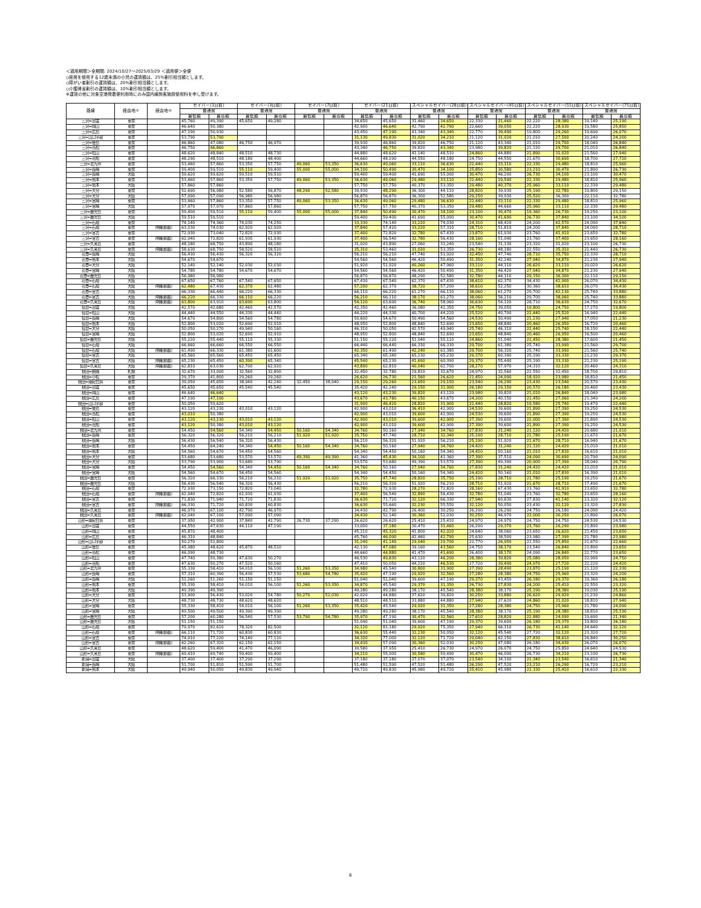＜適用期間＞全期間: 2024/10/27～2025/03/29 ＜適用便＞全便
◇座席を使用する12歳未満の小児の運賃額は、25%割引相当額とします。
◇障がい者割引の運賃額は、20%割引相当額とします。
◇介護帰省割引の運賃額は、10%割引相当額とします。
※運賃の他に対象空港発着便利用時にのみ国内線旅客施設使用料を申し受けます。
| 路線 | 経由地① | 経由地② | セイバー(1日前) | | セイバー(3日前) | | セイバー(7日前) | | セイバー(21日前) | | スペシャルセイバー(28日前) | | スペシャルセイバー(45日前) | | スペシャルセイバー(55日前) | | スペシャルセイバー(75日前) | |
| --- | --- | --- | --- | --- | --- | --- | --- | --- | --- | --- | --- | --- | --- | --- | --- | --- | --- | --- |
| | | | 普通席 | | 普通席 | | 普通席 | | 普通席 | | 普通席 | | 普通席 | | 普通席 | | 普通席 | |
| | | | 最低額 | 最高額 | 最低額 | 最高額 | 最低額 | 最高額 | 最低額 | 最高額 | 最低額 | 最高額 | 最低額 | 最高額 | 最低額 | 最高額 | 最低額 | 最高額 |
| 三沢=出雲 | 東京 | | 45,760 | 49,390 | 45,650 | 49,280 | | | 34,650 | 45,650 | 31,460 | 34,650 | 22,330 | 31,460 | 22,220 | 28,380 | 19,140 | 25,190 |
| 三沢=岡山 | 東京 | | 46,640 | 50,380 | | | | | 42,900 | 46,640 | 42,790 | 42,790 | 22,660 | 39,050 | 22,220 | 28,930 | 19,580 | 25,850 |
| 三沢=広島 | 東京 | | 47,190 | 50,930 | | | | | 43,450 | 47,190 | 43,340 | 43,340 | 22,770 | 39,490 | 19,800 | 29,260 | 19,690 | 26,070 |
| 三沢=山口宇部 | 東京 | | 53,790 | 53,790 | | | | | 31,130 | 49,830 | 31,020 | 34,210 | 21,120 | 31,020 | 21,010 | 27,500 | 20,240 | 24,200 |
| 三沢=徳島 | 東京 | | 46,860 | 47,080 | 46,750 | 46,970 | | | 39,930 | 46,860 | 39,820 | 46,750 | 21,120 | 43,340 | 21,010 | 29,700 | 18,040 | 26,840 |
| 三沢=高松 | 東京 | | 46,750 | 46,860 | | | | | 43,340 | 46,750 | 39,820 | 43,340 | 23,980 | 39,820 | 21,120 | 29,700 | 21,010 | 26,840 |
| 三沢=松山 | 東京 | | 48,620 | 48,840 | 48,510 | 48,730 | | | 44,880 | 48,620 | 41,140 | 48,510 | 24,860 | 44,880 | 21,890 | 31,020 | 21,560 | 27,940 |
| 三沢=高知 | 東京 | | 48,290 | 48,510 | 48,180 | 48,400 | | | 44,660 | 48,290 | 44,550 | 48,180 | 24,750 | 44,550 | 21,670 | 30,690 | 18,700 | 27,720 |
| 三沢=北九州 | 東京 | | 53,460 | 57,860 | 53,350 | 57,750 | 49,060 | 53,350 | 36,630 | 49,060 | 33,110 | 36,630 | 22,440 | 33,110 | 22,330 | 29,480 | 18,810 | 25,960 |
| 三沢=長崎 | 東京 | | 59,400 | 59,510 | 55,110 | 59,400 | 55,000 | 55,000 | 34,100 | 50,490 | 30,470 | 34,100 | 25,850 | 30,580 | 23,210 | 30,470 | 21,890 | 26,730 |
| 三沢=長崎 | 大阪 | | 59,620 | 59,620 | 59,510 | 59,510 | | | 59,400 | 59,400 | 41,690 | 55,000 | 30,470 | 46,200 | 26,730 | 34,100 | 23,100 | 30,470 |
| 三沢=熊本 | 東京 | | 53,460 | 57,860 | 53,350 | 57,750 | 49,060 | 53,350 | 36,630 | 49,060 | 29,480 | 33,110 | 22,440 | 29,590 | 22,330 | 29,480 | 18,810 | 25,960 |
| 三沢=熊本 | 大阪 | | 57,860 | 57,860 | | | | | 57,750 | 57,750 | 40,370 | 53,350 | 29,480 | 40,370 | 25,960 | 33,110 | 22,330 | 29,480 |
| 三沢=大分 | 東京 | | 52,690 | 56,980 | 52,580 | 56,870 | 48,290 | 52,580 | 39,930 | 48,290 | 36,300 | 44,110 | 28,820 | 39,930 | 25,190 | 32,780 | 19,800 | 29,150 |
| 三沢=大分 | 大阪 | | 57,090 | 57,090 | 56,980 | 56,980 | | | 56,870 | 56,870 | 36,300 | 52,580 | 29,150 | 39,930 | 25,520 | 36,300 | 22,110 | 32,780 |
| 三沢=宮崎 | 東京 | | 53,460 | 57,860 | 53,350 | 57,750 | 49,060 | 53,350 | 36,630 | 49,060 | 29,480 | 36,630 | 22,440 | 33,110 | 22,330 | 29,480 | 18,810 | 25,960 |
| 三沢=宮崎 | 大阪 | | 57,970 | 57,970 | 57,860 | 57,860 | | | 57,750 | 57,750 | 40,370 | 53,350 | 29,480 | 44,660 | 25,960 | 33,110 | 22,330 | 29,480 |
| 三沢=鹿児島 | 東京 | | 59,400 | 59,510 | 55,110 | 59,400 | 55,000 | 55,000 | 37,840 | 50,490 | 30,470 | 34,100 | 23,100 | 30,470 | 19,360 | 26,730 | 19,250 | 23,100 |
| 三沢=鹿児島 | 大阪 | | 59,510 | 59,510 | | | | | 59,400 | 59,400 | 41,690 | 55,000 | 30,470 | 41,690 | 26,730 | 37,840 | 23,100 | 34,100 |
| 三沢=石垣 | 東京 | | 74,140 | 74,360 | 74,030 | 74,250 | | | 33,330 | 74,140 | 33,220 | 74,030 | 24,310 | 68,420 | 24,200 | 42,570 | 24,090 | 37,840 |
| 三沢=石垣 | 東京 | 沖縄(那覇) | 63,030 | 74,030 | 62,920 | 62,920 | | | 37,840 | 57,420 | 33,220 | 57,310 | 28,710 | 51,810 | 24,200 | 37,840 | 24,090 | 28,710 |
| 三沢=宮古 | 東京 | | 72,930 | 73,040 | 72,820 | 72,930 | | | 37,400 | 72,820 | 32,780 | 67,430 | 23,870 | 61,930 | 23,760 | 41,910 | 23,650 | 32,780 |
| 三沢=宮古 | 東京 | 沖縄(那覇) | 62,040 | 72,820 | 61,930 | 61,930 | | | 37,400 | 56,540 | 32,780 | 56,430 | 28,160 | 51,040 | 23,760 | 37,400 | 23,650 | 28,160 |
| 三沢=久米島 | 東京 | | 48,180 | 68,750 | 43,890 | 48,180 | | | 31,020 | 43,890 | 27,060 | 31,240 | 23,540 | 31,130 | 23,320 | 31,020 | 23,100 | 26,730 |
| 三沢=久米島 | 東京 | 沖縄(那覇) | 58,630 | 68,750 | 58,520 | 58,520 | | | 35,310 | 53,460 | 31,020 | 53,350 | 26,730 | 48,180 | 22,550 | 35,310 | 22,440 | 26,730 |
| 花巻=長崎 | 大阪 | | 56,430 | 56,430 | 56,320 | 56,320 | | | 56,210 | 56,210 | 47,740 | 51,920 | 32,450 | 47,740 | 28,710 | 35,750 | 22,330 | 28,710 |
| 花巻=熊本 | 大阪 | | 54,670 | 54,670 | | | | | 54,560 | 54,560 | 46,420 | 50,490 | 31,350 | 42,240 | 27,940 | 34,870 | 21,230 | 27,940 |
| 花巻=大分 | 大阪 | | 52,140 | 52,140 | 52,030 | 52,030 | | | 51,920 | 51,920 | 40,260 | 47,960 | 33,110 | 44,110 | 26,620 | 33,110 | 20,020 | 26,620 |
| 花巻=宮崎 | 大阪 | | 54,780 | 54,780 | 54,670 | 54,670 | | | 54,560 | 54,560 | 46,420 | 50,490 | 31,350 | 46,420 | 27,940 | 34,870 | 21,230 | 27,940 |
| 花巻=鹿児島 | 大阪 | | 56,980 | 56,980 | | | | | 56,870 | 56,870 | 48,290 | 52,580 | 32,780 | 44,110 | 29,150 | 36,300 | 22,110 | 29,150 |
| 花巻=石垣 | 大阪 | | 67,650 | 67,760 | 67,540 | 67,650 | | | 67,430 | 67,540 | 62,370 | 67,430 | 38,610 | 62,370 | 34,430 | 42,900 | 26,070 | 34,430 |
| 花巻=石垣 | 大阪 | 沖縄(那覇) | 62,480 | 67,430 | 62,370 | 62,480 | | | 57,200 | 62,370 | 38,720 | 57,200 | 38,610 | 52,250 | 30,360 | 38,610 | 26,070 | 34,430 |
| 花巻=宮古 | 大阪 | | 66,330 | 66,440 | 66,220 | 66,330 | | | 66,110 | 66,220 | 61,270 | 66,110 | 38,060 | 61,270 | 29,700 | 42,130 | 25,740 | 33,880 |
| 花巻=宮古 | 大阪 | 沖縄(那覇) | 66,220 | 66,330 | 66,110 | 66,220 | | | 56,210 | 66,110 | 38,170 | 61,270 | 38,060 | 56,210 | 29,700 | 38,060 | 25,740 | 33,880 |
| 花巻=久米島 | 大阪 | 沖縄(那覇) | 63,800 | 63,910 | 63,690 | 63,800 | | | 54,120 | 63,690 | 36,740 | 58,960 | 36,630 | 54,120 | 28,710 | 36,630 | 24,750 | 32,670 |
| 仙台=出雲 | 大阪 | | 42,570 | 42,680 | 42,460 | 42,570 | | | 42,350 | 42,460 | 36,080 | 42,350 | 24,750 | 39,050 | 19,800 | 24,750 | 17,270 | 19,800 |
| 仙台=松山 | 大阪 | | 44,440 | 44,550 | 44,330 | 44,440 | | | 44,220 | 44,330 | 40,700 | 44,220 | 25,520 | 40,700 | 22,440 | 25,520 | 16,940 | 22,440 |
| 仙台=長崎 | 大阪 | | 54,670 | 54,890 | 54,560 | 54,780 | | | 50,600 | 54,670 | 50,490 | 54,560 | 24,530 | 50,490 | 21,230 | 27,940 | 17,050 | 21,230 |
| 仙台=熊本 | 大阪 | | 52,800 | 53,020 | 52,690 | 52,910 | | | 48,950 | 52,800 | 48,840 | 52,690 | 23,650 | 48,840 | 20,460 | 26,950 | 16,720 | 20,460 |
| 仙台=大分 | 大阪 | | 50,050 | 50,270 | 49,940 | 50,160 | | | 46,310 | 50,050 | 42,570 | 49,940 | 25,740 | 46,310 | 22,440 | 25,740 | 18,150 | 22,440 |
| 仙台=宮崎 | 大阪 | | 52,800 | 53,020 | 52,690 | 52,910 | | | 48,950 | 52,800 | 48,840 | 52,690 | 23,650 | 48,840 | 20,460 | 26,950 | 16,500 | 20,460 |
| 仙台=鹿児島 | 大阪 | | 55,220 | 55,440 | 55,110 | 55,330 | | | 51,150 | 55,220 | 51,040 | 55,110 | 24,860 | 51,040 | 21,450 | 28,380 | 17,600 | 21,450 |
| 仙台=石垣 | 大阪 | | 66,660 | 66,660 | 66,550 | 66,550 | | | 66,440 | 66,440 | 66,330 | 66,330 | 29,700 | 61,380 | 25,740 | 33,990 | 21,560 | 29,700 |
| 仙台=石垣 | 大阪 | 沖縄(那覇) | 61,490 | 66,330 | 61,380 | 61,600 | | | 42,350 | 61,490 | 42,240 | 61,380 | 29,700 | 56,320 | 25,740 | 33,990 | 21,560 | 25,740 |
| 仙台=宮古 | 大阪 | | 65,560 | 65,560 | 65,450 | 65,450 | | | 65,340 | 65,340 | 65,230 | 65,230 | 29,370 | 60,390 | 25,190 | 33,330 | 21,230 | 29,370 |
| 仙台=宮古 | 大阪 | 沖縄(那覇) | 65,230 | 65,450 | 60,390 | 65,340 | | | 45,540 | 65,230 | 41,690 | 60,390 | 29,370 | 55,440 | 25,190 | 33,330 | 21,230 | 25,190 |
| 仙台=久米島 | 大阪 | 沖縄(那覇) | 62,810 | 63,030 | 62,700 | 62,920 | | | 43,890 | 62,810 | 40,040 | 62,700 | 28,270 | 57,970 | 24,310 | 32,120 | 20,460 | 24,310 |
| 秋田=釧路 | 札幌 | | 32,670 | 33,000 | 32,560 | 32,890 | | | 32,450 | 32,780 | 29,810 | 32,670 | 24,970 | 32,560 | 22,550 | 32,450 | 18,700 | 29,810 |
| 秋田=小松 | 東京 | | 29,370 | 41,800 | 29,260 | 29,260 | | | 26,620 | 26,730 | 21,560 | 26,620 | 21,450 | 24,090 | 18,920 | 23,980 | 18,810 | 21,450 |
| 秋田=南紀白浜 | 東京 | | 39,050 | 45,650 | 38,940 | 42,240 | 32,450 | 38,940 | 29,150 | 29,260 | 23,650 | 29,150 | 23,540 | 26,290 | 23,430 | 23,540 | 20,570 | 23,430 |
| 秋田=出雲 | 東京 | | 45,650 | 45,650 | 45,540 | 45,540 | | | 35,420 | 42,240 | 29,150 | 31,900 | 26,180 | 29,150 | 20,570 | 26,180 | 20,460 | 23,430 |
| 秋田=岡山 | 東京 | | 46,640 | 46,640 | | | | | 43,120 | 43,230 | 39,820 | 43,120 | 23,980 | 39,820 | 21,010 | 26,840 | 18,040 | 23,980 |
| 秋田=広島 | 東京 | | 47,190 | 47,190 | | | | | 43,670 | 43,780 | 40,150 | 43,670 | 24,200 | 40,150 | 21,450 | 27,060 | 21,340 | 24,200 |
| 秋田=山口宇部 | 東京 | | 50,050 | 59,620 | | | | | 31,900 | 46,420 | 28,820 | 31,900 | 22,440 | 28,820 | 19,580 | 25,740 | 19,470 | 22,440 |
| 秋田=徳島 | 東京 | | 43,120 | 43,230 | 43,010 | 43,120 | | | 42,900 | 43,010 | 36,410 | 42,900 | 24,530 | 39,600 | 21,890 | 27,390 | 19,250 | 24,530 |
| 秋田=高松 | 東京 | | 43,010 | 50,380 | | | | | 42,900 | 43,010 | 39,600 | 42,900 | 24,530 | 39,600 | 21,890 | 27,390 | 19,250 | 24,530 |
| 秋田=松山 | 東京 | | 43,120 | 43,230 | 43,010 | 43,120 | | | 42,900 | 43,010 | 39,600 | 42,900 | 27,390 | 39,600 | 22,000 | 27,390 | 21,890 | 24,530 |
| 秋田=高知 | 東京 | | 43,120 | 50,380 | 43,010 | 43,120 | | | 42,900 | 43,010 | 39,600 | 42,900 | 27,390 | 39,600 | 21,890 | 27,390 | 19,250 | 24,530 |
| 秋田=北九州 | 東京 | | 54,450 | 54,560 | 54,340 | 54,450 | 50,160 | 54,340 | 34,760 | 50,160 | 27,940 | 34,760 | 27,830 | 31,240 | 21,120 | 24,420 | 20,680 | 21,010 |
| 秋田=長崎 | 東京 | | 56,320 | 56,320 | 56,210 | 56,210 | 51,920 | 51,920 | 35,750 | 47,740 | 28,710 | 32,340 | 25,190 | 28,710 | 21,780 | 25,190 | 21,670 | 21,670 |
| 秋田=長崎 | 大阪 | | 56,430 | 56,540 | 56,320 | 56,430 | | | 56,210 | 56,320 | 51,920 | 56,210 | 25,190 | 51,920 | 21,670 | 28,710 | 16,940 | 21,670 |
| 秋田=熊本 | 東京 | | 54,450 | 64,240 | 54,340 | 54,450 | 50,160 | 54,340 | 34,760 | 50,160 | 27,940 | 34,760 | 24,420 | 31,240 | 21,120 | 24,420 | 21,010 | 21,010 |
| 秋田=熊本 | 大阪 | | 54,560 | 54,670 | 54,450 | 54,560 | | | 54,340 | 54,450 | 50,160 | 54,340 | 24,420 | 50,160 | 21,010 | 27,830 | 16,610 | 21,010 |
| 秋田=大分 | 東京 | | 53,680 | 53,680 | 53,570 | 53,570 | 49,390 | 49,390 | 41,360 | 45,430 | 34,100 | 41,360 | 27,390 | 37,510 | 24,090 | 30,690 | 20,790 | 24,090 |
| 秋田=大分 | 大阪 | | 53,790 | 53,900 | 53,680 | 53,790 | | | 53,570 | 53,680 | 49,390 | 53,570 | 27,390 | 49,390 | 20,900 | 27,390 | 18,040 | 20,790 |
| 秋田=宮崎 | 東京 | | 54,450 | 54,560 | 54,340 | 54,450 | 50,160 | 54,340 | 34,760 | 50,160 | 27,940 | 34,760 | 27,830 | 31,240 | 24,420 | 24,420 | 21,010 | 21,010 |
| 秋田=宮崎 | 大阪 | | 54,560 | 54,670 | 54,450 | 54,560 | | | 54,340 | 54,450 | 50,160 | 54,340 | 24,420 | 50,160 | 21,010 | 27,830 | 16,390 | 21,010 |
| 秋田=鹿児島 | 東京 | | 56,320 | 66,330 | 56,210 | 56,210 | 51,920 | 51,920 | 35,750 | 47,740 | 28,820 | 35,750 | 25,190 | 28,710 | 21,780 | 25,190 | 19,250 | 21,670 |
| 秋田=鹿児島 | 大阪 | | 56,430 | 56,540 | 56,320 | 56,430 | | | 56,210 | 56,320 | 51,920 | 56,210 | 28,710 | 51,920 | 21,670 | 28,710 | 17,490 | 21,670 |
| 秋田=石垣 | 東京 | | 72,930 | 73,150 | 72,820 | 73,040 | | | 32,780 | 72,930 | 28,270 | 72,820 | 28,160 | 67,430 | 23,760 | 41,910 | 23,650 | 32,780 |
| 秋田=石垣 | 東京 | 沖縄(那覇) | 62,040 | 72,820 | 61,930 | 61,930 | | | 37,400 | 56,540 | 32,890 | 56,430 | 32,780 | 51,040 | 23,760 | 32,780 | 23,650 | 28,160 |
| 秋田=宮古 | 東京 | | 71,830 | 71,940 | 71,720 | 71,830 | | | 36,630 | 71,720 | 32,120 | 66,330 | 27,940 | 60,830 | 27,830 | 41,140 | 23,320 | 32,120 |
| 秋田=宮古 | 東京 | 沖縄(那覇) | 66,330 | 71,720 | 60,830 | 60,830 | | | 36,630 | 55,660 | 32,230 | 55,550 | 32,120 | 50,050 | 23,430 | 32,120 | 23,320 | 27,830 |
| 秋田=久米島 | 東京 | | 46,970 | 67,100 | 42,790 | 46,970 | | | 34,430 | 42,790 | 26,400 | 30,250 | 26,290 | 26,290 | 24,750 | 26,180 | 24,090 | 24,420 |
| 秋田=久米島 | 東京 | 沖縄(那覇) | 62,040 | 67,100 | 57,090 | 57,090 | | | 34,430 | 52,140 | 30,360 | 52,030 | 30,250 | 46,970 | 22,000 | 30,250 | 21,890 | 26,070 |
| 山形=南紀白浜 | 東京 | | 37,950 | 42,900 | 37,840 | 42,790 | 26,730 | 37,290 | 26,620 | 26,620 | 25,410 | 25,410 | 24,970 | 24,970 | 24,750 | 24,750 | 24,530 | 24,530 |
| 山形=出雲 | 東京 | | 44,550 | 47,630 | 44,110 | 47,190 | | | 33,000 | 37,180 | 30,470 | 31,460 | 26,290 | 29,370 | 23,760 | 26,290 | 21,890 | 23,980 |
| 山形=岡山 | 東京 | | 45,870 | 48,400 | | | | | 45,210 | 45,320 | 41,800 | 42,020 | 24,640 | 38,060 | 23,650 | 26,620 | 21,450 | 23,650 |
| 山形=広島 | 東京 | | 46,310 | 48,840 | | | | | 45,760 | 46,090 | 42,460 | 42,790 | 25,630 | 38,500 | 23,980 | 27,390 | 21,780 | 23,980 |
| 山形=山口宇部 | 東京 | | 50,270 | 52,800 | | | | | 31,240 | 41,140 | 29,040 | 29,700 | 22,770 | 26,950 | 22,550 | 25,850 | 21,670 | 22,660 |
| 山形=徳島 | 東京 | | 45,980 | 48,620 | 45,870 | 48,510 | | | 42,130 | 47,080 | 39,160 | 43,560 | 24,750 | 38,170 | 23,540 | 26,840 | 21,890 | 23,650 |
| 山形=高松 | 東京 | | 46,090 | 48,730 | | | | | 44,660 | 44,880 | 41,470 | 41,690 | 26,400 | 38,170 | 24,090 | 26,840 | 22,770 | 23,650 |
| 山形=松山 | 東京 | | 47,740 | 50,380 | 47,630 | 50,270 | | | 46,530 | 49,830 | 43,120 | 46,200 | 28,380 | 39,820 | 25,080 | 28,050 | 22,990 | 24,750 |
| 山形=高知 | 東京 | | 47,630 | 50,270 | 47,520 | 50,160 | | | 47,410 | 50,050 | 44,220 | 46,530 | 27,720 | 39,490 | 24,970 | 27,720 | 22,220 | 24,420 |
| 山形=北九州 | 東京 | | 55,330 | 58,410 | 54,010 | 56,100 | 51,260 | 53,350 | 34,980 | 45,540 | 30,800 | 31,900 | 27,390 | 28,490 | 23,870 | 25,190 | 21,120 | 22,330 |
| 山形=長崎 | 東京 | | 57,310 | 60,390 | 56,430 | 57,530 | 53,680 | 54,780 | 35,420 | 47,190 | 29,920 | 32,560 | 27,280 | 28,380 | 24,750 | 25,960 | 23,320 | 24,200 |
| 山形=長崎 | 大阪 | | 51,260 | 51,260 | 51,150 | 51,150 | | | 51,040 | 51,040 | 39,600 | 47,190 | 29,370 | 43,450 | 26,180 | 29,370 | 19,360 | 26,180 |
| 山形=熊本 | 東京 | | 55,330 | 58,410 | 54,010 | 56,100 | 51,260 | 53,350 | 34,870 | 45,540 | 29,370 | 31,350 | 26,730 | 27,830 | 24,200 | 25,410 | 22,550 | 23,320 |
| 山形=熊本 | 大阪 | | 49,390 | 49,390 | | | | | 49,280 | 49,280 | 38,170 | 45,540 | 28,380 | 38,170 | 25,190 | 28,380 | 19,030 | 25,190 |
| 山形=大分 | 東京 | | 53,900 | 56,430 | 53,020 | 54,780 | 50,270 | 52,030 | 42,020 | 44,880 | 37,620 | 39,820 | 30,250 | 33,880 | 26,620 | 29,920 | 21,230 | 24,860 |
| 山形=大分 | 大阪 | | 48,730 | 48,730 | 48,620 | 48,620 | | | 48,510 | 48,510 | 33,880 | 44,880 | 27,940 | 37,620 | 24,860 | 31,020 | 18,810 | 27,940 |
| 山形=宮崎 | 東京 | | 55,330 | 58,410 | 54,010 | 56,100 | 51,260 | 53,350 | 35,420 | 45,540 | 29,920 | 31,350 | 27,280 | 28,380 | 24,750 | 25,960 | 21,780 | 24,090 |
| 山形=宮崎 | 大阪 | | 49,500 | 49,500 | 49,390 | 49,390 | | | 49,280 | 49,280 | 38,170 | 45,540 | 28,380 | 38,170 | 25,190 | 28,380 | 18,810 | 25,190 |
| 山形=鹿児島 | 東京 | | 57,200 | 60,280 | 56,540 | 57,530 | 53,790 | 54,780 | 35,970 | 47,190 | 30,470 | 32,560 | 27,610 | 28,820 | 22,880 | 24,090 | 19,690 | 21,340 |
| 山形=鹿児島 | 大阪 | | 51,150 | 51,150 | | | | | 51,040 | 51,040 | 39,600 | 47,190 | 29,370 | 39,600 | 26,180 | 29,370 | 19,800 | 26,180 |
| 山形=石垣 | 東京 | | 79,970 | 82,610 | 78,320 | 82,500 | | | 32,120 | 81,180 | 29,920 | 75,350 | 27,940 | 66,110 | 26,730 | 41,140 | 24,640 | 32,120 |
| 山形=石垣 | 東京 | 沖縄(那覇) | 66,110 | 71,720 | 60,830 | 60,830 | | | 36,630 | 55,440 | 32,230 | 50,050 | 32,120 | 45,540 | 27,720 | 32,120 | 23,320 | 27,720 |
| 山形=宮古 | 東京 | | 74,910 | 77,220 | 74,140 | 77,110 | | | 34,320 | 77,000 | 32,120 | 71,720 | 29,040 | 62,150 | 27,830 | 38,610 | 26,840 | 30,250 |
| 山形=宮古 | 東京 | 沖縄(那覇) | 62,260 | 67,320 | 62,150 | 62,150 | | | 34,430 | 57,090 | 30,360 | 52,030 | 30,250 | 47,080 | 26,180 | 34,430 | 26,070 | 26,070 |
| 山形=久米島 | 東京 | | 48,620 | 59,400 | 41,470 | 46,090 | | | 30,580 | 37,950 | 25,410 | 26,730 | 24,970 | 26,070 | 24,750 | 25,850 | 24,640 | 24,530 |
| 山形=久米島 | 東京 | 沖縄(那覇) | 69,410 | 69,740 | 59,400 | 59,400 | | | 34,210 | 55,000 | 30,580 | 50,490 | 30,470 | 46,090 | 26,730 | 34,210 | 23,100 | 26,730 |
| 新潟=出雲 | 大阪 | | 37,400 | 37,400 | 37,290 | 37,290 | | | 37,180 | 37,180 | 37,070 | 37,070 | 23,540 | 34,100 | 21,340 | 23,540 | 16,610 | 21,340 |
| 新潟=長崎 | 大阪 | | 51,700 | 51,810 | 51,590 | 51,700 | | | 51,480 | 51,590 | 47,520 | 51,480 | 26,290 | 47,520 | 23,210 | 26,290 | 16,720 | 23,210 |
| 新潟=熊本 | 大阪 | | 49,940 | 50,050 | 49,830 | 49,940 | | | 49,720 | 49,830 | 45,980 | 49,720 | 25,410 | 45,980 | 22,330 | 25,410 | 16,610 | 22,330 |
6